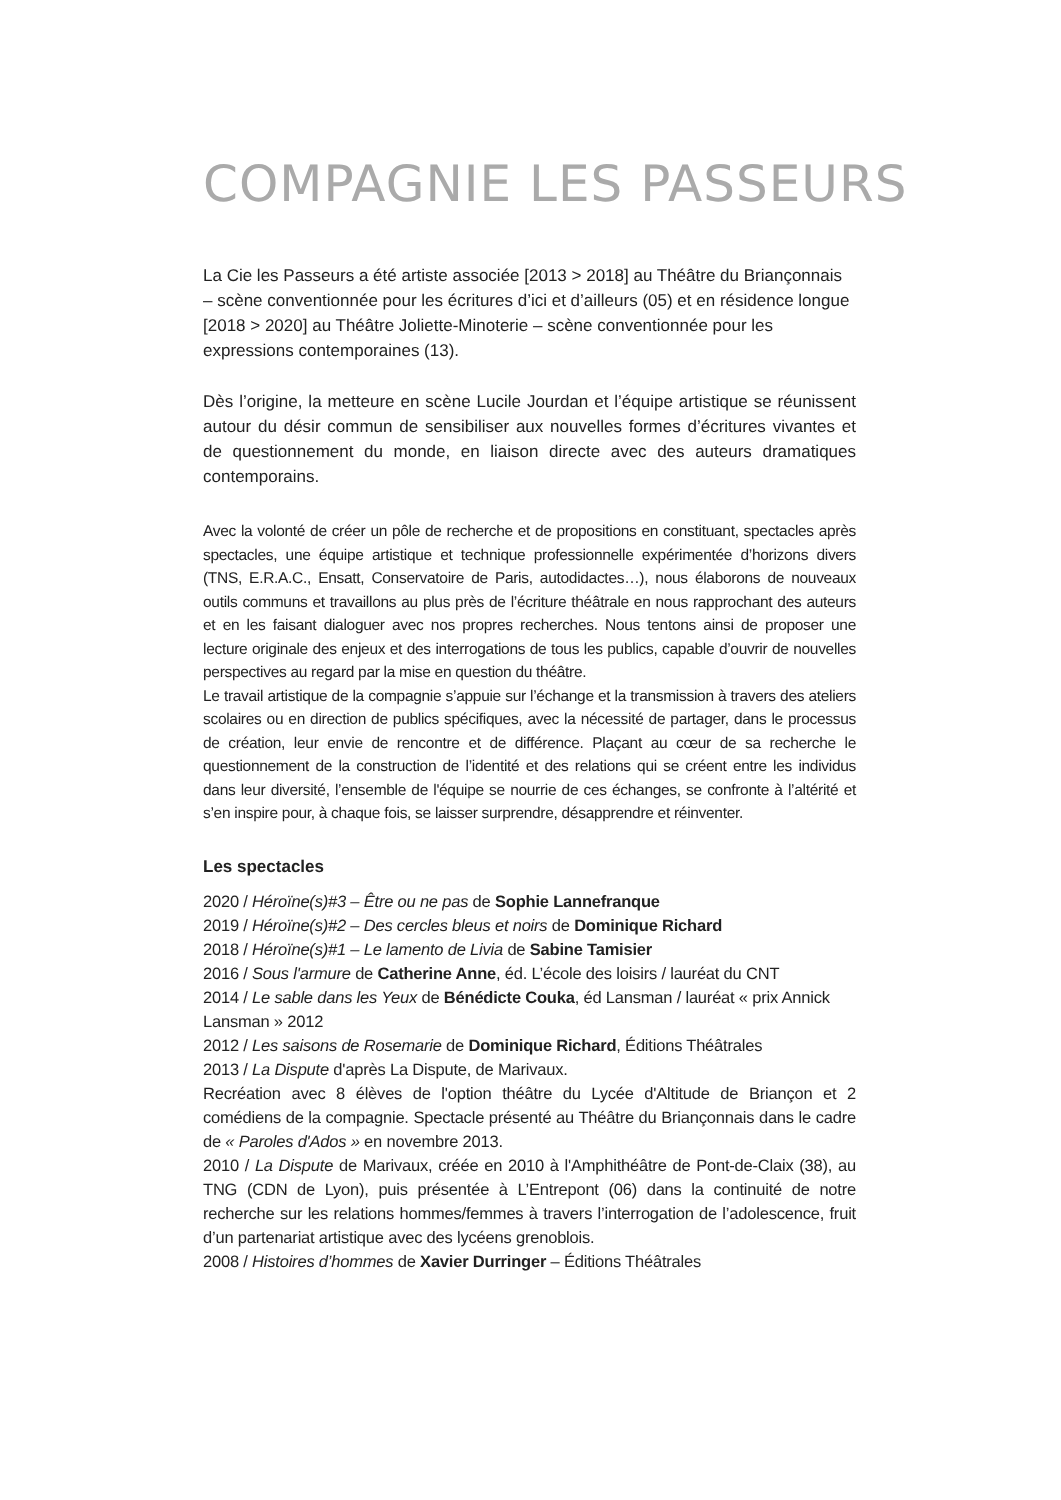COMPAGNIE LES PASSEURS
La Cie les Passeurs a été artiste associée [2013 > 2018] au Théâtre du Briançonnais – scène conventionnée pour les écritures d’ici et d’ailleurs (05) et en résidence longue [2018 > 2020] au Théâtre Joliette-Minoterie – scène conventionnée pour les expressions contemporaines (13).
Dès l’origine, la metteure en scène Lucile Jourdan et l’équipe artistique se réunissent autour du désir commun de sensibiliser aux nouvelles formes d’écritures vivantes et de questionnement du monde, en liaison directe avec des auteurs dramatiques contemporains.
Avec la volonté de créer un pôle de recherche et de propositions en constituant, spectacles après spectacles, une équipe artistique et technique professionnelle expérimentée d’horizons divers (TNS, E.R.A.C., Ensatt, Conservatoire de Paris, autodidactes…), nous élaborons de nouveaux outils communs et travaillons au plus près de l’écriture théâtrale en nous rapprochant des auteurs et en les faisant dialoguer avec nos propres recherches. Nous tentons ainsi de proposer une lecture originale des enjeux et des interrogations de tous les publics, capable d’ouvrir de nouvelles perspectives au regard par la mise en question du théâtre.
Le travail artistique de la compagnie s’appuie sur l’échange et la transmission à travers des ateliers scolaires ou en direction de publics spécifiques, avec la nécessité de partager, dans le processus de création, leur envie de rencontre et de différence. Plaçant au cœur de sa recherche le questionnement de la construction de l’identité et des relations qui se créent entre les individus dans leur diversité, l’ensemble de l'équipe se nourrie de ces échanges, se confronte à l’altérité et s’en inspire pour, à chaque fois, se laisser surprendre, désapprendre et réinventer.
Les spectacles
2020 / Héroïne(s)#3 – Être ou ne pas de Sophie Lannefranque
2019 / Héroïne(s)#2 – Des cercles bleus et noirs de Dominique Richard
2018 / Héroïne(s)#1 – Le lamento de Livia de Sabine Tamisier
2016 / Sous l'armure de Catherine Anne, éd. L’école des loisirs / lauréat du CNT
2014 / Le sable dans les Yeux de Bénédicte Couka, éd Lansman / lauréat « prix Annick Lansman » 2012
2012 / Les saisons de Rosemarie de Dominique Richard, Éditions Théâtrales
2013 / La Dispute d'après La Dispute, de Marivaux.
Recréation avec 8 élèves de l'option théâtre du Lycée d'Altitude de Briançon et 2 comédiens de la compagnie. Spectacle présenté au Théâtre du Briançonnais dans le cadre de « Paroles d'Ados » en novembre 2013.
2010 / La Dispute de Marivaux, créée en 2010 à l'Amphithéâtre de Pont-de-Claix (38), au TNG (CDN de Lyon), puis présentée à L’Entrepont (06) dans la continuité de notre recherche sur les relations hommes/femmes à travers l’interrogation de l’adolescence, fruit d’un partenariat artistique avec des lycéens grenoblois.
2008 / Histoires d’hommes de Xavier Durringer – Éditions Théâtrales